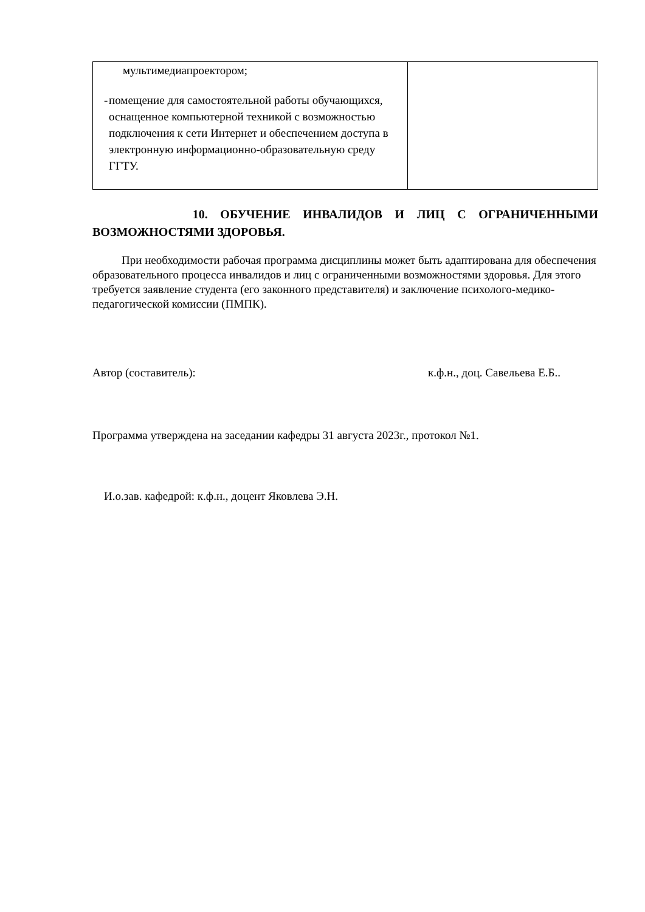| мультимедиапроектором; - помещение для самостоятельной работы обучающихся, оснащенное компьютерной техникой с возможностью подключения к сети Интернет и обеспечением доступа в электронную информационно-образовательную среду ГГТУ. | |
10. ОБУЧЕНИЕ ИНВАЛИДОВ И ЛИЦ С ОГРАНИЧЕННЫМИ
ВОЗМОЖНОСТЯМИ ЗДОРОВЬЯ.
При необходимости рабочая программа дисциплины может быть адаптирована для обеспечения образовательного процесса инвалидов и лиц с ограниченными возможностями здоровья. Для этого требуется заявление студента (его законного представителя) и заключение психолого-медико-педагогической комиссии (ПМПК).
Автор (составитель): к.ф.н., доц. Савельева Е.Б..
Программа утверждена на заседании кафедры 31 августа 2023г., протокол №1.
И.о.зав. кафедрой: к.ф.н., доцент Яковлева Э.Н.